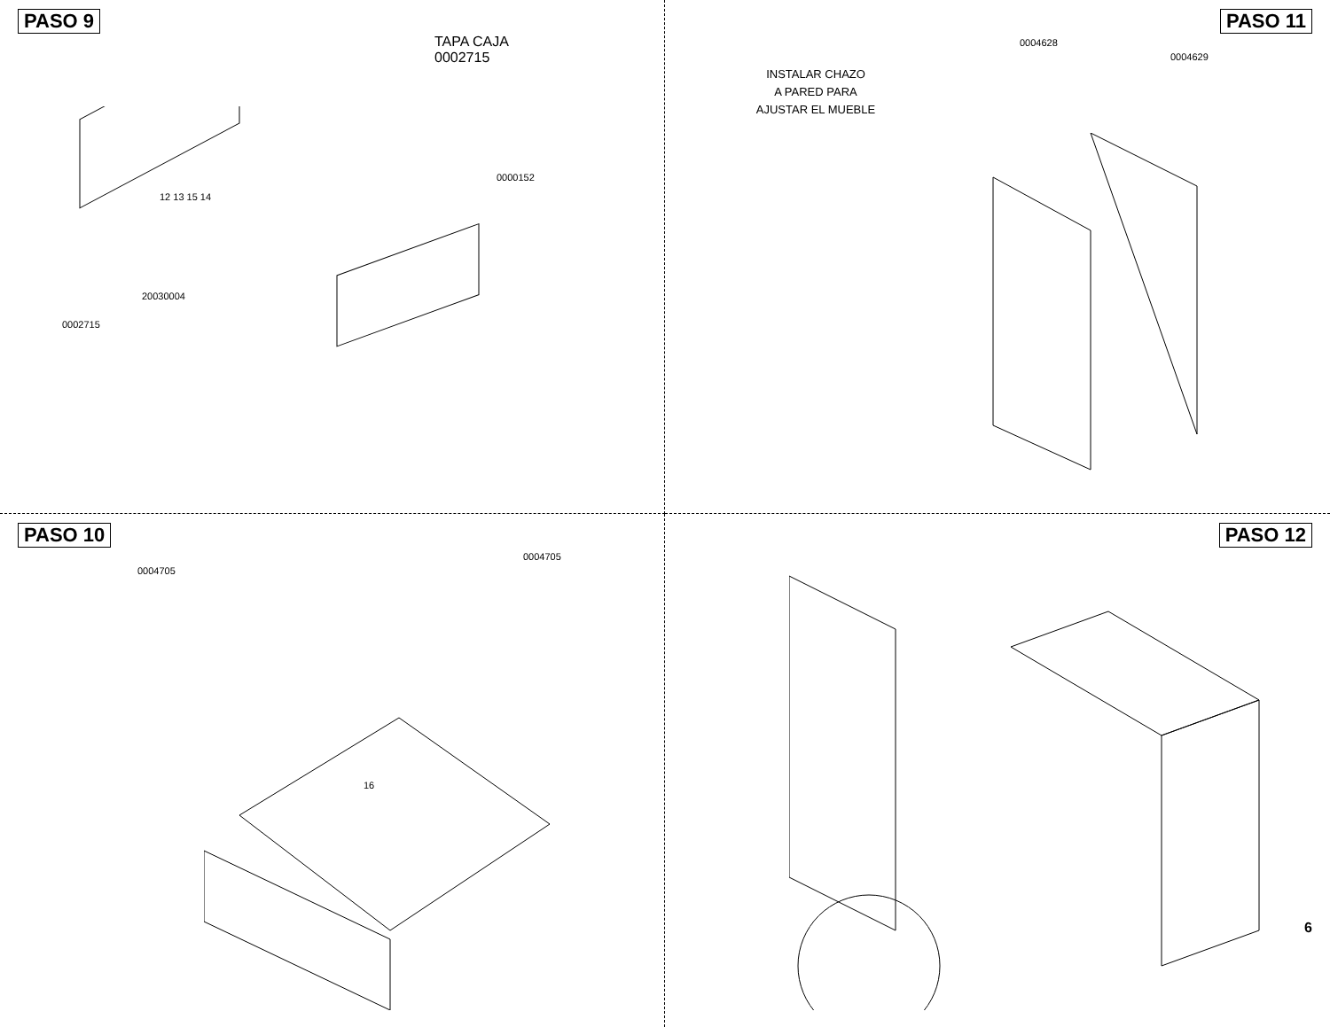PASO 9
TAPA CAJA
0002715
0000152
12 13 15 14
20030004
0002715
PASO 11
0004628
0004629
INSTALAR CHAZO
A PARED PARA
AJUSTAR EL MUEBLE
PASO 10
0004705
0004705
16
PASO 12
6